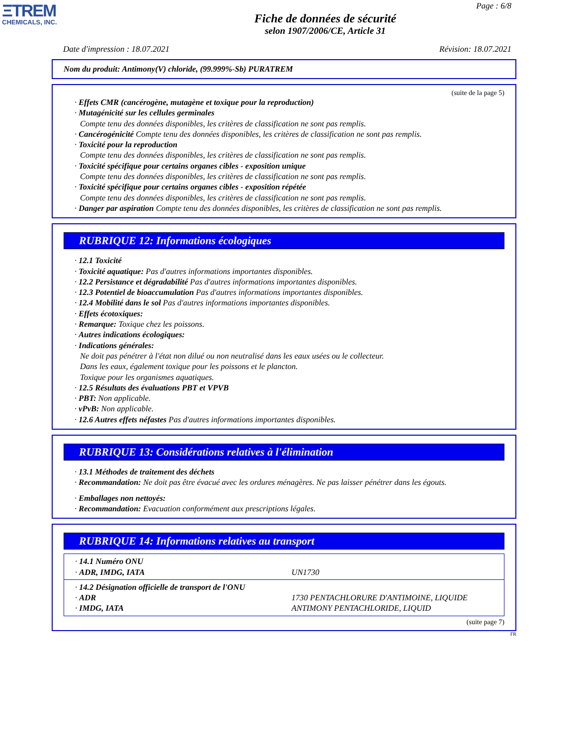ΞTREM
CHEMICALS, INC.
Page : 6/8
Fiche de données de sécurité
selon 1907/2006/CE, Article 31
Date d'impression : 18.07.2021 Révision: 18.07.2021
Nom du produit: Antimony(V) chloride, (99.999%-Sb) PURATREM
(suite de la page 5)
· Effets CMR (cancérogène, mutagène et toxique pour la reproduction)
· Mutagénicité sur les cellules germinales
Compte tenu des données disponibles, les critères de classification ne sont pas remplis.
· Cancérogénicité Compte tenu des données disponibles, les critères de classification ne sont pas remplis.
· Toxicité pour la reproduction
Compte tenu des données disponibles, les critères de classification ne sont pas remplis.
· Toxicité spécifique pour certains organes cibles - exposition unique
Compte tenu des données disponibles, les critères de classification ne sont pas remplis.
· Toxicité spécifique pour certains organes cibles - exposition répétée
Compte tenu des données disponibles, les critères de classification ne sont pas remplis.
· Danger par aspiration Compte tenu des données disponibles, les critères de classification ne sont pas remplis.
RUBRIQUE 12: Informations écologiques
· 12.1 Toxicité
· Toxicité aquatique: Pas d'autres informations importantes disponibles.
· 12.2 Persistance et dégradabilité Pas d'autres informations importantes disponibles.
· 12.3 Potentiel de bioaccumulation Pas d'autres informations importantes disponibles.
· 12.4 Mobilité dans le sol Pas d'autres informations importantes disponibles.
· Effets écotoxiques:
· Remarque: Toxique chez les poissons.
· Autres indications écologiques:
· Indications générales:
Ne doit pas pénétrer à l'état non dilué ou non neutralisé dans les eaux usées ou le collecteur.
Dans les eaux, également toxique pour les poissons et le plancton.
Toxique pour les organismes aquatiques.
· 12.5 Résultats des évaluations PBT et VPVB
· PBT: Non applicable.
· vPvB: Non applicable.
· 12.6 Autres effets néfastes Pas d'autres informations importantes disponibles.
RUBRIQUE 13: Considérations relatives à l'élimination
· 13.1 Méthodes de traitement des déchets
· Recommandation: Ne doit pas être évacué avec les ordures ménagères. Ne pas laisser pénétrer dans les égouts.
· Emballages non nettoyés:
· Recommandation: Evacuation conformément aux prescriptions légales.
RUBRIQUE 14: Informations relatives au transport
| · 14.1 Numéro ONU · ADR, IMDG, IATA | UN1730 |
| · 14.2 Désignation officielle de transport de l'ONU · ADR · IMDG, IATA | 1730 PENTACHLORURE D'ANTIMOINE, LIQUIDE ANTIMONY PENTACHLORIDE, LIQUID |
(suite page 7)
FR